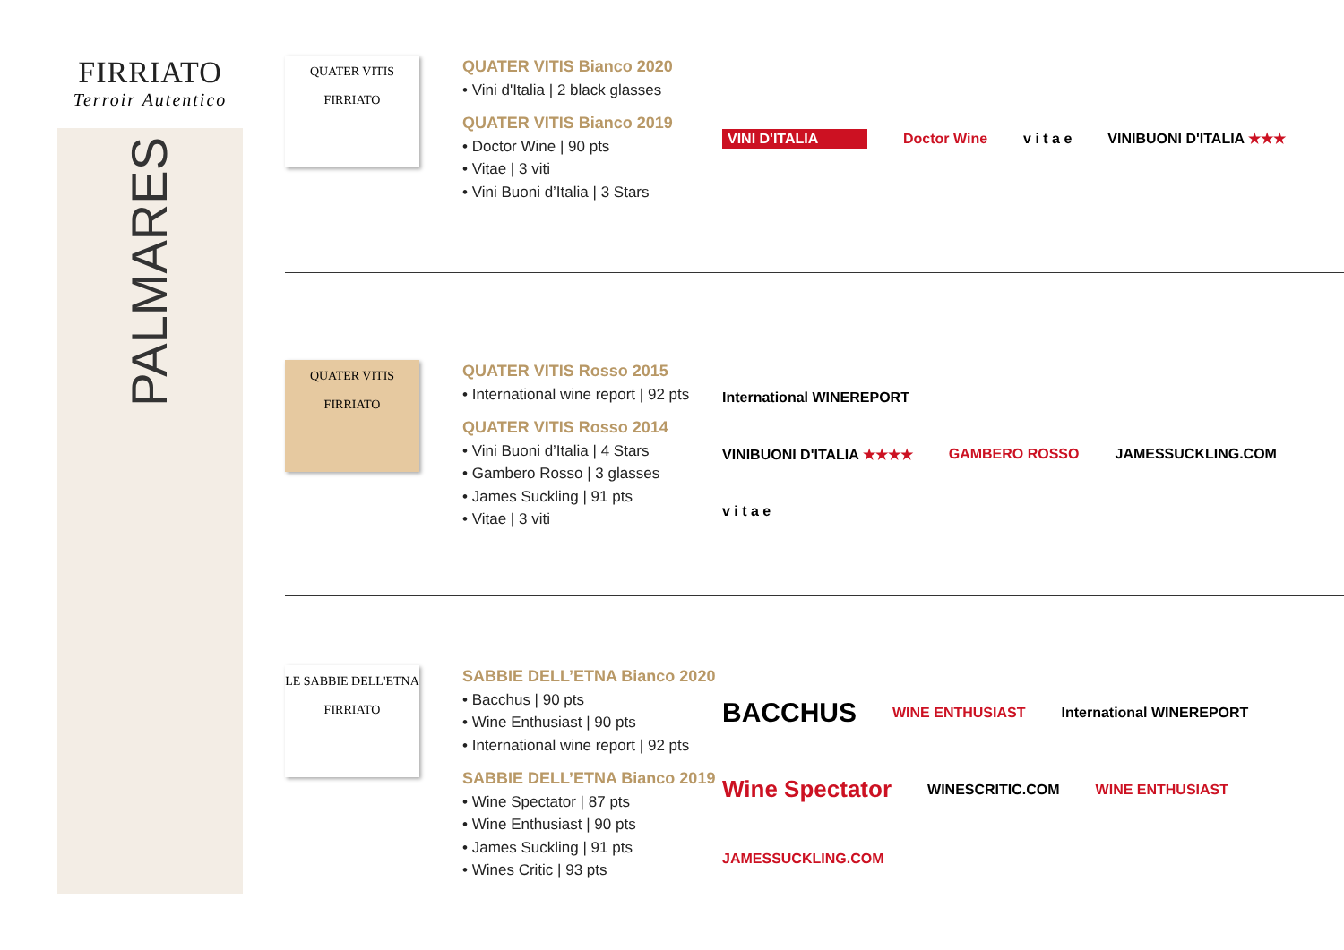FIRRIATO
Terroir Autentico
PALMARES
QUATER VITIS
FIRRIATO
QUATER VITIS Bianco 2020
• Vini d'Italia | 2 black glasses
QUATER VITIS Bianco 2019
• Doctor Wine | 90 pts
• Vitae | 3 viti
• Vini Buoni d’Italia | 3 Stars
VINI D'ITALIA Doctor Wine v i t a e VINIBUONI D'ITALIA ★★★
QUATER VITIS
FIRRIATO
QUATER VITIS Rosso 2015
• International wine report | 92 pts
QUATER VITIS Rosso 2014
• Vini Buoni d’Italia | 4 Stars
• Gambero Rosso | 3 glasses
• James Suckling | 91 pts
• Vitae | 3 viti
International WINEREPORT VINIBUONI D'ITALIA ★★★★ GAMBERO ROSSO JAMESSUCKLING.COM v i t a e
LE SABBIE DELL'ETNA
FIRRIATO
SABBIE DELL’ETNA Bianco 2020
• Bacchus | 90 pts
• Wine Enthusiast | 90 pts
• International wine report | 92 pts
SABBIE DELL’ETNA Bianco 2019
• Wine Spectator | 87 pts
• Wine Enthusiast | 90 pts
• James Suckling | 91 pts
• Wines Critic | 93 pts
BACCHUS WINE ENTHUSIAST International WINEREPORT Wine Spectator WINESCRITIC.COM WINE ENTHUSIAST JAMESSUCKLING.COM